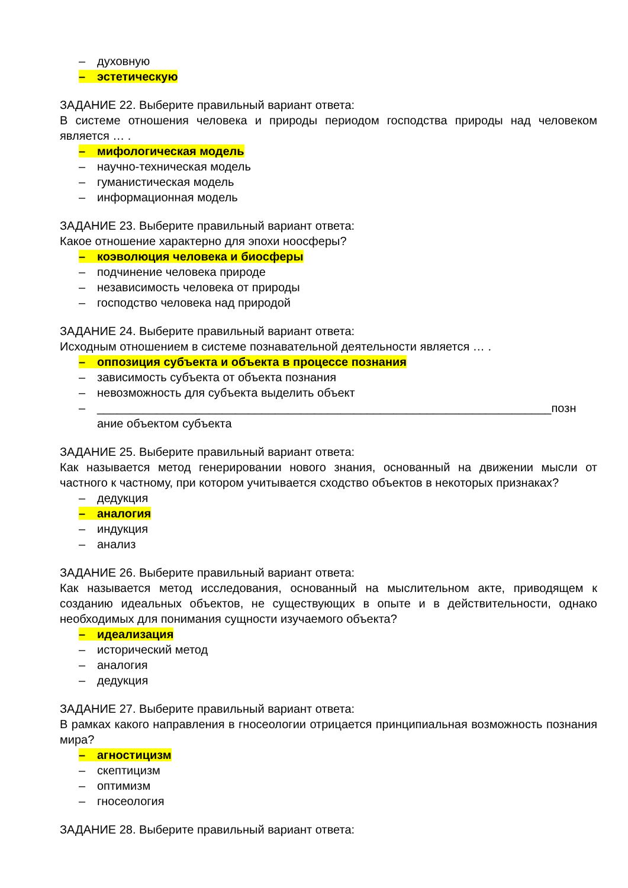– духовную
– эстетическую
ЗАДАНИЕ 22. Выберите правильный вариант ответа:
В системе отношения человека и природы периодом господства природы над человеком является … .
– мифологическая модель
– научно-техническая модель
– гуманистическая модель
– информационная модель
ЗАДАНИЕ 23. Выберите правильный вариант ответа:
Какое отношение характерно для эпохи ноосферы?
– коэволюция человека и биосферы
– подчинение человека природе
– независимость человека от природы
– господство человека над природой
ЗАДАНИЕ 24. Выберите правильный вариант ответа:
Исходным отношением в системе познавательной деятельности является … .
– оппозиция субъекта и объекта в процессе познания
– зависимость субъекта от объекта познания
– невозможность для субъекта выделить объект
– _____________________________________________________________________позн
ание объектом субъекта
ЗАДАНИЕ 25. Выберите правильный вариант ответа:
Как называется метод генерировании нового знания, основанный на движении мысли от частного к частному, при котором учитывается сходство объектов в некоторых признаках?
– дедукция
– аналогия
– индукция
– анализ
ЗАДАНИЕ 26. Выберите правильный вариант ответа:
Как называется метод исследования, основанный на мыслительном акте, приводящем к созданию идеальных объектов, не существующих в опыте и в действительности, однако необходимых для понимания сущности изучаемого объекта?
– идеализация
– исторический метод
– аналогия
– дедукция
ЗАДАНИЕ 27. Выберите правильный вариант ответа:
В рамках какого направления в гносеологии отрицается принципиальная возможность познания мира?
– агностицизм
– скептицизм
– оптимизм
– гносеология
ЗАДАНИЕ 28. Выберите правильный вариант ответа: